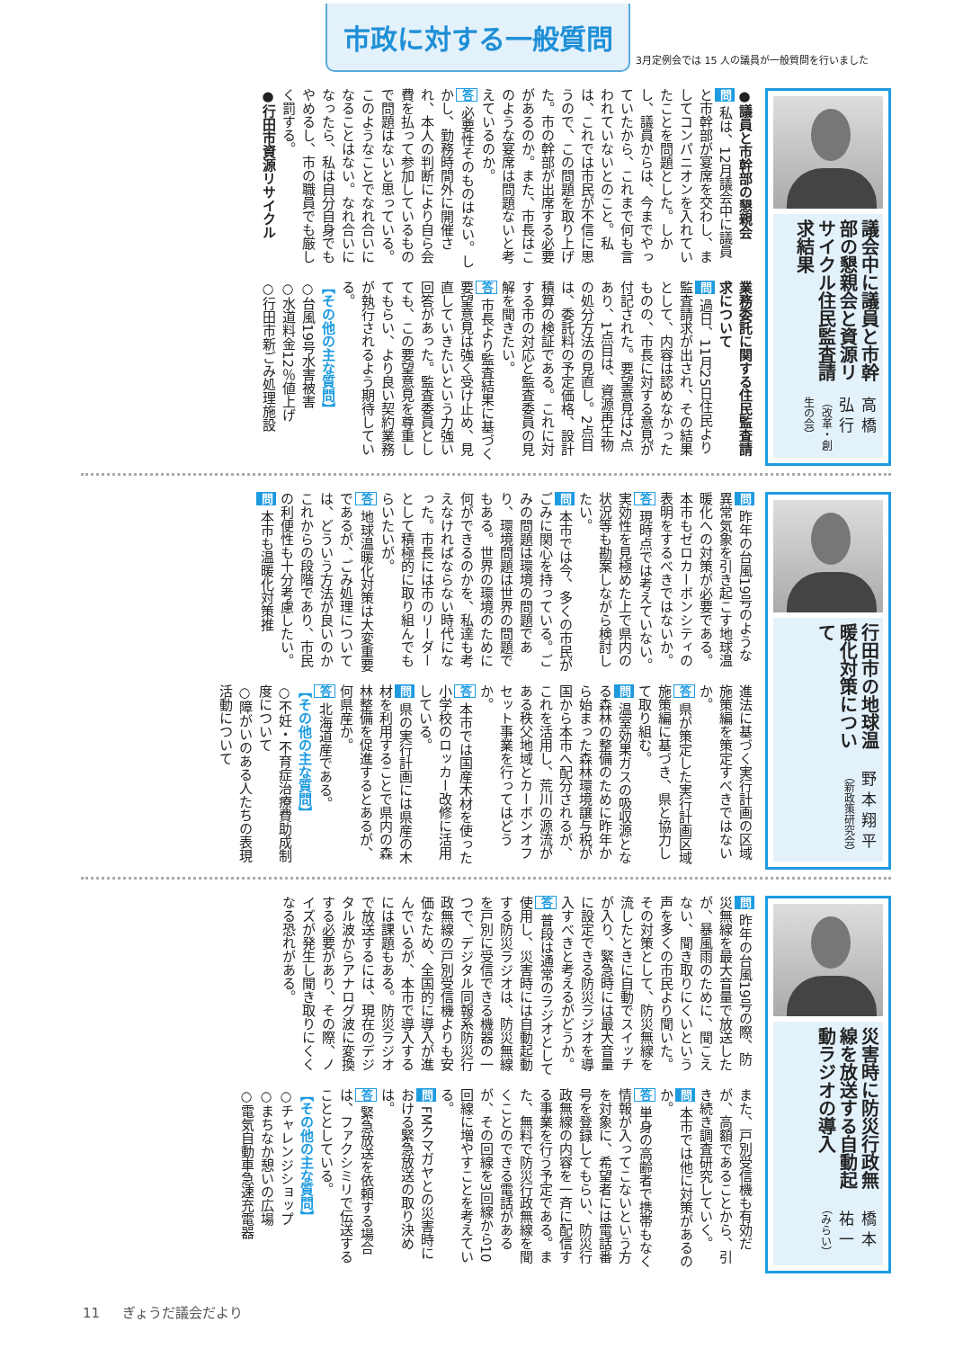市政に対する一般質問
3月定例会では 15 人の議員が一般質問を行いました
議会中に議員と市幹部の懇親会と資源リサイクル住民監査請求結果
高橋弘行（改革・創生の会）
●議員と市幹部の懇親会
問 私は、12月議会中に議員と市幹部が宴席を交わし、ましてコンパニオンを入れていたことを問題とした。しかし、議員からは、今までやっていたから、これまで何も言われていないとのこと。私は、これでは市民が不信に思うので、この問題を取り上げた。市の幹部が出席する必要があるのか。また、市長はこのような宴席は問題ないと考えているのか。
答 必要性そのものはない。しかし、勤務時間外に開催され、本人の判断により自ら会費を払って参加しているもので問題はないと思っている。このようなことでなれ合いになることはない。なれ合いになったら、私は自分自身でもやめるし、市の職員でも厳しく罰する。
●行田市資源リサイクル
業務委託に関する住民監査請求について
問 過日、11月25日住民より監査請求が出され、その結果として、内容は認めなかったものの、市長に対する意見が付記された。要望意見は2点あり、1点目は、資源再生物の処分方法の見直し。2点目は、委託料の予定価格、設計積算の検証である。これに対する市の対応と監査委員の見解を聞きたい。
答 市長より監査結果に基づく要望意見は強く受け止め、見直していきたいという力強い回答があった。監査委員としても、この要望意見を尊重してもらい、より良い契約業務が執行されるよう期待している。
【その他の主な質問】
○台風19号水害被害
○水道料金12％値上げ
○行田市新ごみ処理施設
行田市の地球温暖化対策について
野本翔平（新政策研究会）
問 昨年の台風19号のような異常気象を引き起こす地球温暖化への対策が必要である。本市もゼロカーボンシティの表明をするべきではないか。
答 現時点では考えていない。実効性を見極めた上で県内の状況等も勘案しながら検討したい。
問 本市では今、多くの市民がごみに関心を持っている。ごみの問題は環境の問題であり、環境問題は世界の問題でもある。世界の環境のために何ができるのかを、私達も考えなければならない時代になった。市長には市のリーダーとして積極的に取り組んでもらいたいが。
答 地球温暖化対策は大変重要であるが、ごみ処理については、どういう方法が良いのかこれからの段階であり、市民の利便性も十分考慮したい。
問 本市も温暖化対策推
進法に基づく実行計画の区域施策編を策定すべきではないか。
答 県が策定した実行計画区域施策編に基づき、県と協力して取り組む。
問 温室効果ガスの吸収源となる森林の整備のために昨年から始まった森林環境譲与税が国から本市へ配分されるが、これを活用し、荒川の源流がある秩父地域とカーボンオフセット事業を行ってはどうか。
答 本市では国産木材を使った小学校のロッカー改修に活用している。
問 県の実行計画には県産の木材を利用することで県内の森林整備を促進するとあるが、何県産か。
答 北海道産である。
【その他の主な質問】
○不妊・不育症治療費助成制度について
○障がいのある人たちの表現活動について
災害時に防災行政無線を放送する自動起動ラジオの導入
橋本祐一（みらい）
問 昨年の台風19号の際、防災無線を最大音量で放送したが、暴風雨のために、聞こえない、聞き取りにくいという声を多くの市民より聞いた。その対策として、防災無線を流したときに自動でスイッチが入り、緊急時には最大音量に設定できる防災ラジオを導入すべきと考えるがどうか。
答 普段は通常のラジオとして使用し、災害時には自動起動する防災ラジオは、防災無線を戸別に受信できる機器の一つで、デジタル同報系防災行政無線の戸別受信機よりも安価なため、全国的に導入が進んでいるが、本市で導入するには課題もある。防災ラジオで放送するには、現在のデジタル波からアナログ波に変換する必要があり、その際、ノイズが発生し聞き取りにくくなる恐れがある。
また、戸別受信機も有効だが、高額であることから、引き続き調査研究していく。
問 本市では他に対策があるのか。
答 単身の高齢者で携帯もなく情報が入ってこないという方を対象に、希望者には電話番号を登録してもらい、防災行政無線の内容を一斉に配信する事業を行う予定である。また、無料で防災行政無線を聞くことのできる電話があるが、その回線を3回線から10回線に増やすことを考えている。
問 FMクマガヤとの災害時における緊急放送の取り決めは。
答 緊急放送を依頼する場合は、ファクシミリで伝送することとしている。
【その他の主な質問】
○チャレンジショップ
○まちなか憩いの広場
○電気自動車急速充電器
11 　 ぎょうだ議会だより